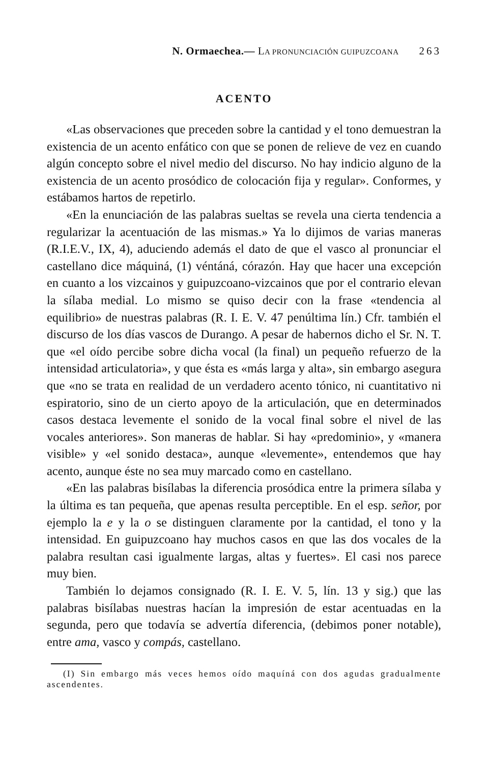N. Ormaechea.— LA PRONUNCIACIÓN GUIPUZCOANA 263
ACENTO
«Las observaciones que preceden sobre la cantidad y el tono demuestran la existencia de un acento enfático con que se ponen de relieve de vez en cuando algún concepto sobre el nivel medio del discurso. No hay indicio alguno de la existencia de un acento prosódico de colocación fija y regular». Conformes, y estábamos hartos de repetirlo.
«En la enunciación de las palabras sueltas se revela una cierta tendencia a regularizar la acentuación de las mismas.» Ya lo dijimos de varias maneras (R.I.E.V., IX, 4), aduciendo además el dato de que el vasco al pronunciar el castellano dice máquiná, (1) véntáná, córazón. Hay que hacer una excepción en cuanto a los vizcainos y guipuzcoano-vizcainos que por el contrario elevan la sílaba medial. Lo mismo se quiso decir con la frase «tendencia al equilibrio» de nuestras palabras (R. I. E. V. 47 penúltima lín.) Cfr. también el discurso de los días vascos de Durango. A pesar de habernos dicho el Sr. N. T. que «el oído percibe sobre dicha vocal (la final) un pequeño refuerzo de la intensidad articulatoria», y que ésta es «más larga y alta», sin embargo asegura que «no se trata en realidad de un verdadero acento tónico, ni cuantitativo ni espiratorio, sino de un cierto apoyo de la articulación, que en determinados casos destaca levemente el sonido de la vocal final sobre el nivel de las vocales anteriores». Son maneras de hablar. Si hay «predominio», y «manera visible» y «el sonido destaca», aunque «levemente», entendemos que hay acento, aunque éste no sea muy marcado como en castellano.
«En las palabras bisílabas la diferencia prosódica entre la primera sílaba y la última es tan pequeña, que apenas resulta perceptible. En el esp. señor, por ejemplo la e y la o se distinguen claramente por la cantidad, el tono y la intensidad. En guipuzcoano hay muchos casos en que las dos vocales de la palabra resultan casi igualmente largas, altas y fuertes». El casi nos parece muy bien.
También lo dejamos consignado (R. I. E. V. 5, lín. 13 y sig.) que las palabras bisílabas nuestras hacían la impresión de estar acentuadas en la segunda, pero que todavía se advertía diferencia, (debimos poner notable), entre ama, vasco y compás, castellano.
(I) Sin embargo más veces hemos oído maquíná con dos agudas gradualmente ascendentes.